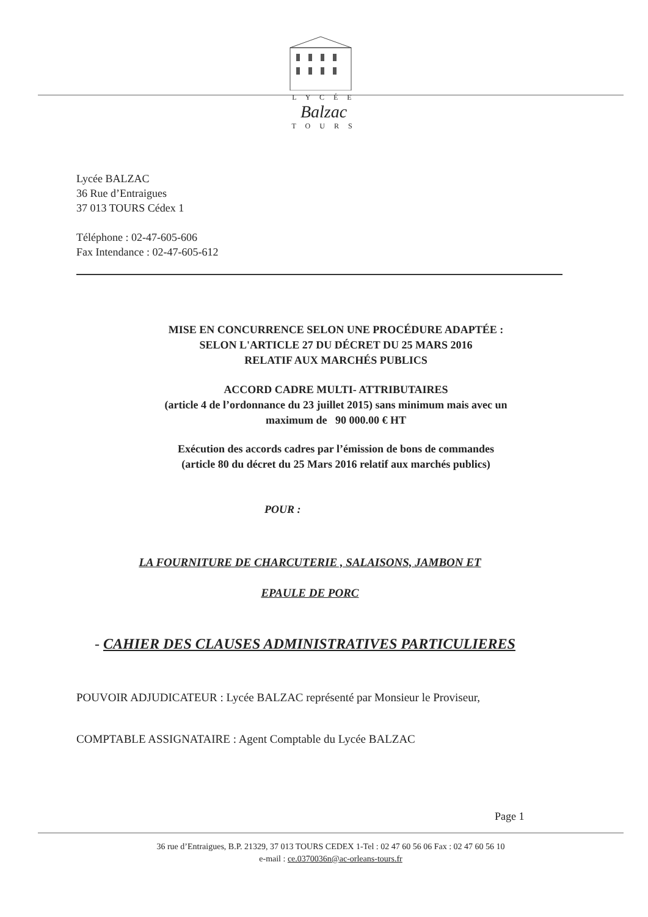L Y C É E
Balzac
T O U R S
Lycée BALZAC
36 Rue d’Entraigues
37 013 TOURS Cédex 1
Téléphone : 02-47-605-606
Fax Intendance : 02-47-605-612
MISE EN CONCURRENCE SELON UNE PROCÉDURE ADAPTÉE :
SELON L'ARTICLE 27 DU DÉCRET DU 25 MARS 2016
RELATIF AUX MARCHÉS PUBLICS
ACCORD CADRE MULTI- ATTRIBUTAIRES
(article 4 de l’ordonnance du 23 juillet 2015) sans minimum mais avec un
maximum de 90 000.00 € HT
Exécution des accords cadres par l’émission de bons de commandes
(article 80 du décret du 25 Mars 2016 relatif aux marchés publics)
POUR :
LA FOURNITURE DE CHARCUTERIE , SALAISONS, JAMBON ET
EPAULE DE PORC
- CAHIER DES CLAUSES ADMINISTRATIVES PARTICULIERES
POUVOIR ADJUDICATEUR : Lycée BALZAC représenté par Monsieur le Proviseur,
COMPTABLE ASSIGNATAIRE : Agent Comptable du Lycée BALZAC
Page 1
36 rue d’Entraigues, B.P. 21329, 37 013 TOURS CEDEX 1-Tel : 02 47 60 56 06 Fax : 02 47 60 56 10
e-mail : ce.0370036n@ac-orleans-tours.fr